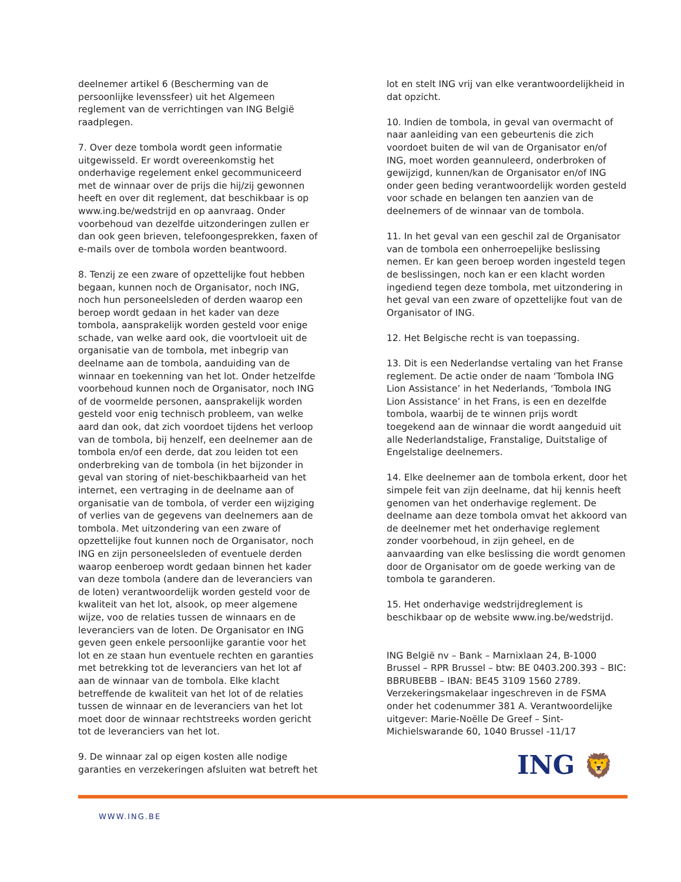deelnemer artikel 6 (Bescherming van de persoonlijke levenssfeer) uit het Algemeen reglement van de verrichtingen van ING België raadplegen.
7. Over deze tombola wordt geen informatie uitgewisseld. Er wordt overeenkomstig het onderhavige regelement enkel gecommuniceerd met de winnaar over de prijs die hij/zij gewonnen heeft en over dit reglement, dat beschikbaar is op www.ing.be/wedstrijd en op aanvraag. Onder voorbehoud van dezelfde uitzonderingen zullen er dan ook geen brieven, telefoongesprekken, faxen of e-mails over de tombola worden beantwoord.
8. Tenzij ze een zware of opzettelijke fout hebben begaan, kunnen noch de Organisator, noch ING, noch hun personeelsleden of derden waarop een beroep wordt gedaan in het kader van deze tombola, aansprakelijk worden gesteld voor enige schade, van welke aard ook, die voortvloeit uit de organisatie van de tombola, met inbegrip van deelname aan de tombola, aanduiding van de winnaar en toekenning van het lot. Onder hetzelfde voorbehoud kunnen noch de Organisator, noch ING of de voormelde personen, aansprakelijk worden gesteld voor enig technisch probleem, van welke aard dan ook, dat zich voordoet tijdens het verloop van de tombola, bij henzelf, een deelnemer aan de tombola en/of een derde, dat zou leiden tot een onderbreking van de tombola (in het bijzonder in geval van storing of niet-beschikbaarheid van het internet, een vertraging in de deelname aan of organisatie van de tombola, of verder een wijziging of verlies van de gegevens van deelnemers aan de tombola. Met uitzondering van een zware of opzettelijke fout kunnen noch de Organisator, noch ING en zijn personeelsleden of eventuele derden waarop eenberoep wordt gedaan binnen het kader van deze tombola (andere dan de leveranciers van de loten) verantwoordelijk worden gesteld voor de kwaliteit van het lot, alsook, op meer algemene wijze, voo de relaties tussen de winnaars en de leveranciers van de loten. De Organisator en ING geven geen enkele persoonlijke garantie voor het lot en ze staan hun eventuele rechten en garanties met betrekking tot de leveranciers van het lot af aan de winnaar van de tombola. Elke klacht betreffende de kwaliteit van het lot of de relaties tussen de winnaar en de leveranciers van het lot moet door de winnaar rechtstreeks worden gericht tot de leveranciers van het lot.
9. De winnaar zal op eigen kosten alle nodige garanties en verzekeringen afsluiten wat betreft het
lot en stelt ING vrij van elke verantwoordelijkheid in dat opzicht.
10. Indien de tombola, in geval van overmacht of naar aanleiding van een gebeurtenis die zich voordoet buiten de wil van de Organisator en/of ING, moet worden geannuleerd, onderbroken of gewijzigd, kunnen/kan de Organisator en/of ING onder geen beding verantwoordelijk worden gesteld voor schade en belangen ten aanzien van de deelnemers of de winnaar van de tombola.
11. In het geval van een geschil zal de Organisator van de tombola een onherroepelijke beslissing nemen. Er kan geen beroep worden ingesteld tegen de beslissingen, noch kan er een klacht worden ingediend tegen deze tombola, met uitzondering in het geval van een zware of opzettelijke fout van de Organisator of ING.
12. Het Belgische recht is van toepassing.
13. Dit is een Nederlandse vertaling van het Franse reglement. De actie onder de naam ‘Tombola ING Lion Assistance’ in het Nederlands, ‘Tombola ING Lion Assistance’ in het Frans, is een en dezelfde tombola, waarbij de te winnen prijs wordt toegekend aan de winnaar die wordt aangeduid uit alle Nederlandstalige, Franstalige, Duitstalige of Engelstalige deelnemers.
14. Elke deelnemer aan de tombola erkent, door het simpele feit van zijn deelname, dat hij kennis heeft genomen van het onderhavige reglement. De deelname aan deze tombola omvat het akkoord van de deelnemer met het onderhavige reglement zonder voorbehoud, in zijn geheel, en de aanvaarding van elke beslissing die wordt genomen door de Organisator om de goede werking van de tombola te garanderen.
15. Het onderhavige wedstrijdreglement is beschikbaar op de website www.ing.be/wedstrijd.
ING België nv – Bank – Marnixlaan 24, B-1000 Brussel – RPR Brussel – btw: BE 0403.200.393 – BIC: BBRUBEBB – IBAN: BE45 3109 1560 2789. Verzekeringsmakelaar ingeschreven in de FSMA onder het codenummer 381 A. Verantwoordelijke uitgever: Marie-Noëlle De Greef – Sint-Michielswarande 60, 1040 Brussel -11/17
ING 🦁
WWW.ING.BE